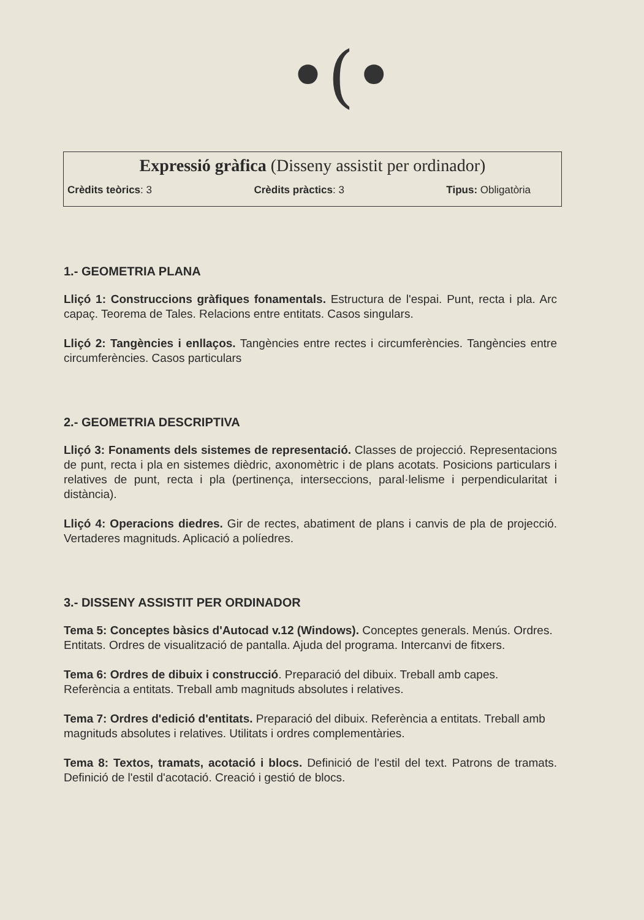•(•
Expressió gràfica (Disseny assistit per ordinador)
Crèdits teòrics: 3 Crèdits pràctics: 3 Tipus: Obligatòria
1.- GEOMETRIA PLANA
Lliçó 1: Construccions gràfiques fonamentals. Estructura de l'espai. Punt, recta i pla. Arc capaç. Teorema de Tales. Relacions entre entitats. Casos singulars.
Lliçó 2: Tangències i enllaços. Tangències entre rectes i circumferències. Tangències entre circumferències. Casos particulars
2.- GEOMETRIA DESCRIPTIVA
Lliçó 3: Fonaments dels sistemes de representació. Classes de projecció. Representacions de punt, recta i pla en sistemes dièdric, axonomètric i de plans acotats. Posicions particulars i relatives de punt, recta i pla (pertinença, interseccions, paral·lelisme i perpendicularitat i distància).
Lliçó 4: Operacions diedres. Gir de rectes, abatiment de plans i canvis de pla de projecció. Vertaderes magnituds. Aplicació a políedres.
3.- DISSENY ASSISTIT PER ORDINADOR
Tema 5: Conceptes bàsics d'Autocad v.12 (Windows). Conceptes generals. Menús. Ordres. Entitats. Ordres de visualització de pantalla. Ajuda del programa. Intercanvi de fitxers.
Tema 6: Ordres de dibuix i construcció. Preparació del dibuix. Treball amb capes. Referència a entitats. Treball amb magnituds absolutes i relatives.
Tema 7: Ordres d'edició d'entitats. Preparació del dibuix. Referència a entitats. Treball amb magnituds absolutes i relatives. Utilitats i ordres complementàries.
Tema 8: Textos, tramats, acotació i blocs. Definició de l'estil del text. Patrons de tramats. Definició de l'estil d'acotació. Creació i gestió de blocs.